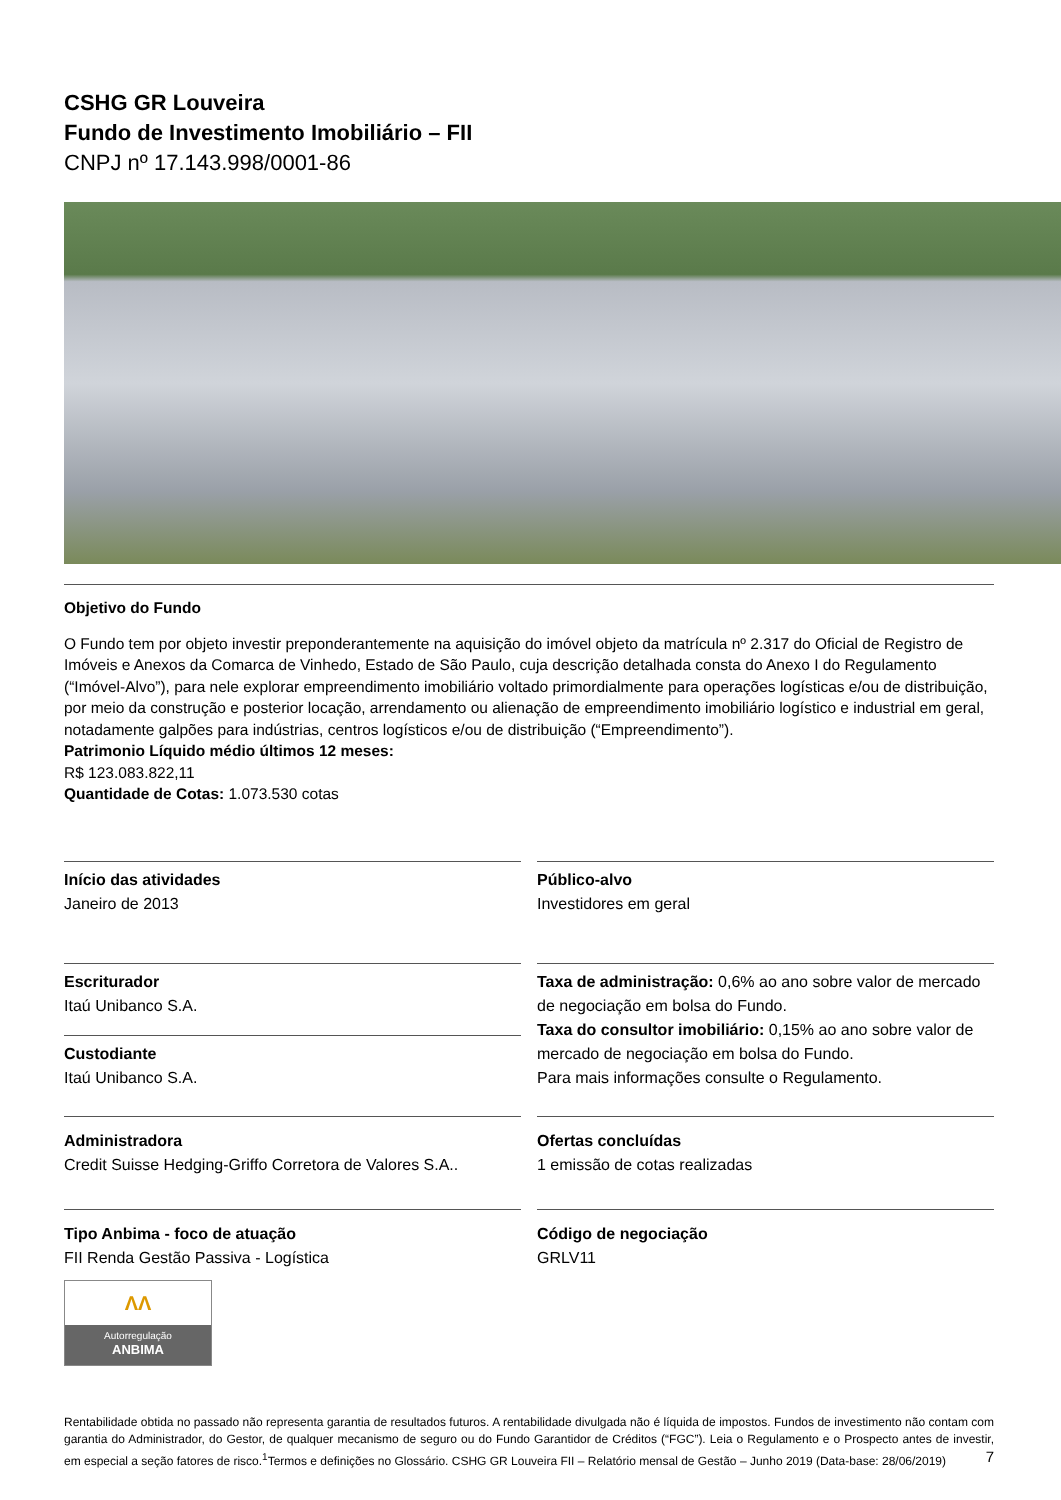CSHG GR Louveira
Fundo de Investimento Imobiliário – FII
CNPJ nº 17.143.998/0001-86
Objetivo do Fundo
O Fundo tem por objeto investir preponderantemente na aquisição do imóvel objeto da matrícula nº 2.317 do Oficial de Registro de Imóveis e Anexos da Comarca de Vinhedo, Estado de São Paulo, cuja descrição detalhada consta do Anexo I do Regulamento (“Imóvel-Alvo”), para nele explorar empreendimento imobiliário voltado primordialmente para operações logísticas e/ou de distribuição, por meio da construção e posterior locação, arrendamento ou alienação de empreendimento imobiliário logístico e industrial em geral, notadamente galpões para indústrias, centros logísticos e/ou de distribuição (“Empreendimento”).
Patrimonio Líquido médio últimos 12 meses:
R$ 123.083.822,11
Quantidade de Cotas: 1.073.530 cotas
Início das atividades
Janeiro de 2013
Escriturador
Itaú Unibanco S.A.
Custodiante
Itaú Unibanco S.A.
Administradora
Credit Suisse Hedging-Griffo Corretora de Valores S.A..
Tipo Anbima - foco de atuação
FII Renda Gestão Passiva - Logística
ΛΛ
Autorregulação
ANBIMA
Público-alvo
Investidores em geral
Taxa de administração: 0,6% ao ano sobre valor de mercado de negociação em bolsa do Fundo.
Taxa do consultor imobiliário: 0,15% ao ano sobre valor de mercado de negociação em bolsa do Fundo.
Para mais informações consulte o Regulamento.
Ofertas concluídas
1 emissão de cotas realizadas
Código de negociação
GRLV11
Rentabilidade obtida no passado não representa garantia de resultados futuros. A rentabilidade divulgada não é líquida de impostos. Fundos de investimento não contam com garantia do Administrador, do Gestor, de qualquer mecanismo de seguro ou do Fundo Garantidor de Créditos (“FGC”). Leia o Regulamento e o Prospecto antes de investir, em especial a seção fatores de risco.<sup>1</sup>Termos e definições no Glossário. CSHG GR Louveira FII – Relatório mensal de Gestão – Junho 2019 (Data-base: 28/06/2019) 7